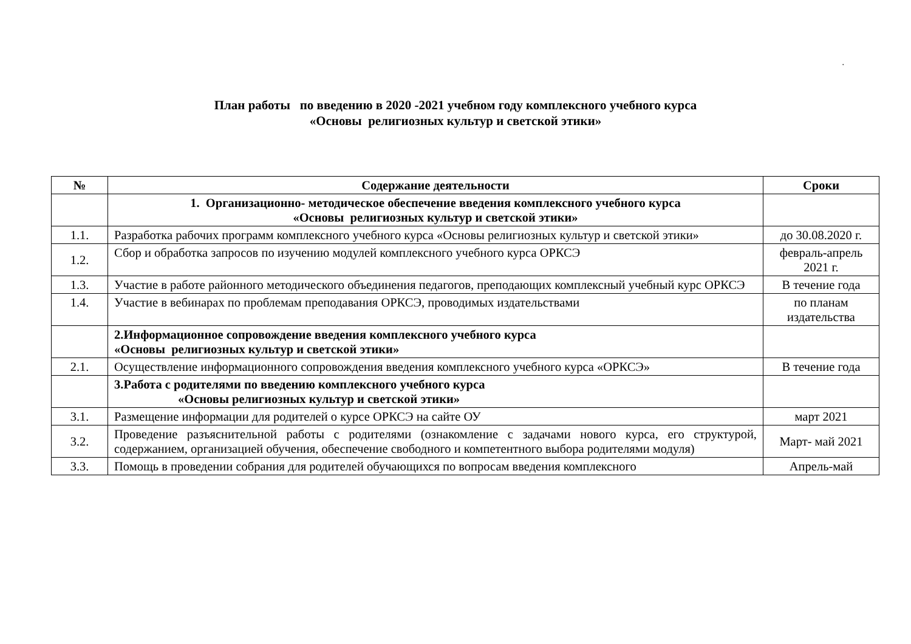.
План работы по введению в 2020 -2021 учебном году комплексного учебного курса
«Основы религиозных культур и светской этики»
| № | Содержание деятельности | Сроки |
| --- | --- | --- |
| | 1. Организационно- методическое обеспечение введения комплексного учебного курса «Основы религиозных культур и светской этики» | |
| 1.1. | Разработка рабочих программ комплексного учебного курса «Основы религиозных культур и светской этики» | до 30.08.2020 г. |
| 1.2. | Сбор и обработка запросов по изучению модулей комплексного учебного курса ОРКСЭ | февраль-апрель 2021 г. |
| 1.3. | Участие в работе районного методического объединения педагогов, преподающих комплексный учебный курс ОРКСЭ | В течение года |
| 1.4. | Участие в вебинарах по проблемам преподавания ОРКСЭ, проводимых издательствами | по планам издательства |
| | 2.Информационное сопровождение введения комплексного учебного курса «Основы религиозных культур и светской этики» | |
| 2.1. | Осуществление информационного сопровождения введения комплексного учебного курса «ОРКСЭ» | В течение года |
| | 3.Работа с родителями по введению комплексного учебного курса «Основы религиозных культур и светской этики» | |
| 3.1. | Размещение информации для родителей о курсе ОРКСЭ на сайте ОУ | март 2021 |
| 3.2. | Проведение разъяснительной работы с родителями (ознакомление с задачами нового курса, его структурой, содержанием, организацией обучения, обеспечение свободного и компетентного выбора родителями модуля) | Март- май 2021 |
| 3.3. | Помощь в проведении собрания для родителей обучающихся по вопросам введения комплексного | Апрель-май |